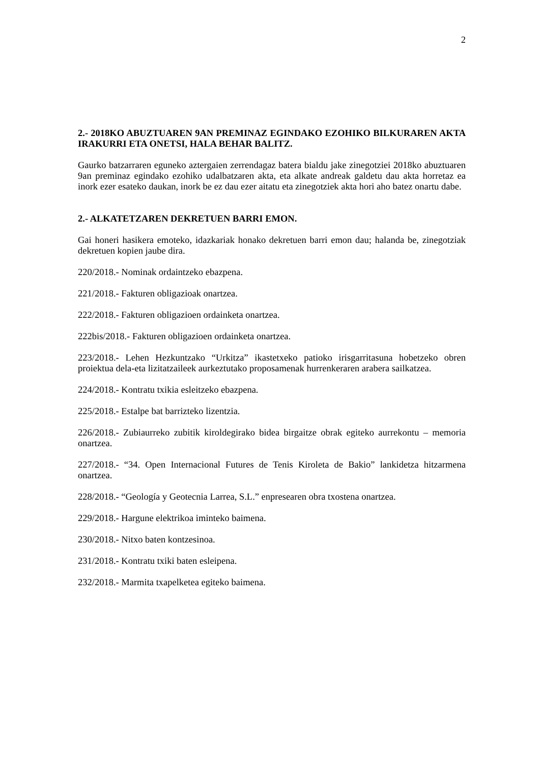2
2.- 2018KO ABUZTUAREN 9AN PREMINAZ EGINDAKO EZOHIKO BILKURAREN AKTA IRAKURRI ETA ONETSI, HALA BEHAR BALITZ.
Gaurko batzarraren eguneko aztergaien zerrendagaz batera bialdu jake zinegotziei 2018ko abuztuaren 9an preminaz egindako ezohiko udalbatzaren akta, eta alkate andreak galdetu dau akta horretaz ea inork ezer esateko daukan, inork be ez dau ezer aitatu eta zinegotziek akta hori aho batez onartu dabe.
2.- ALKATETZAREN DEKRETUEN BARRI EMON.
Gai honeri hasikera emoteko, idazkariak honako dekretuen barri emon dau; halanda be, zinegotziak dekretuen kopien jaube dira.
220/2018.- Nominak ordaintzeko ebazpena.
221/2018.- Fakturen obligazioak onartzea.
222/2018.- Fakturen obligazioen ordainketa onartzea.
222bis/2018.- Fakturen obligazioen ordainketa onartzea.
223/2018.- Lehen Hezkuntzako “Urkitza” ikastetxeko patioko irisgarritasuna hobetzeko obren proiektua dela-eta lizitatzaileek aurkeztutako proposamenak hurrenkeraren arabera sailkatzea.
224/2018.- Kontratu txikia esleitzeko ebazpena.
225/2018.- Estalpe bat barrizteko lizentzia.
226/2018.- Zubiaurreko zubitik kiroldegirako bidea birgaitze obrak egiteko aurrekontu – memoria onartzea.
227/2018.- “34. Open Internacional Futures de Tenis Kiroleta de Bakio” lankidetza hitzarmena onartzea.
228/2018.- “Geología y Geotecnia Larrea, S.L.” enpresearen obra txostena onartzea.
229/2018.- Hargune elektrikoa iminteko baimena.
230/2018.- Nitxo baten kontzesinoa.
231/2018.- Kontratu txiki baten esleipena.
232/2018.- Marmita txapelketea egiteko baimena.